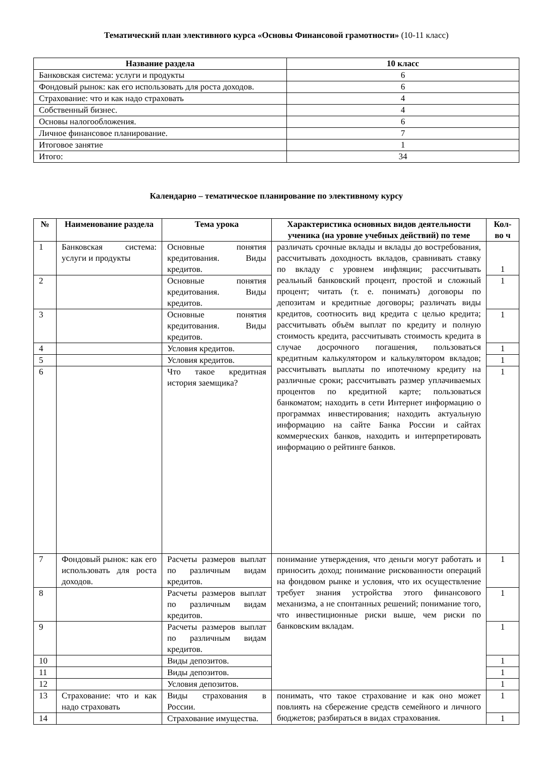Тематический план элективного курса «Основы Финансовой грамотности» (10-11 класс)
| Название раздела | 10 класс |
| --- | --- |
| Банковская система: услуги и продукты | 6 |
| Фондовый рынок: как его использовать для роста доходов. | 6 |
| Страхование: что и как надо страховать | 4 |
| Собственный бизнес. | 4 |
| Основы налогообложения. | 6 |
| Личное финансовое планирование. | 7 |
| Итоговое занятие | 1 |
| Итого: | 34 |
Календарно – тематическое планирование по элективному курсу
| № | Наименование раздела | Тема урока | Характеристика основных видов деятельности ученика (на уровне учебных действий) по теме | Кол-во ч |
| --- | --- | --- | --- | --- |
| 1 | Банковская система: услуги и продукты | Основные понятия кредитования. Виды кредитов. | различать срочные вклады и вклады до востребования, рассчитывать доходность вкладов, сравнивать ставку по вкладу с уровнем инфляции; рассчитывать реальный банковский процент, простой и сложный процент; читать (т. е. понимать) договоры по депозитам и кредитные договоры; различать виды кредитов, соотносить вид кредита с целью кредита; рассчитывать объём выплат по кредиту и полную стоимость кредита, рассчитывать стоимость кредита в случае досрочного погашения, пользоваться кредитным калькулятором и калькулятором вкладов; рассчитывать выплаты по ипотечному кредиту на различные сроки; рассчитывать размер уплачиваемых процентов по кредитной карте; пользоваться банкоматом; находить в сети Интернет информацию о программах инвестирования; находить актуальную информацию на сайте Банка России и сайтах коммерческих банков, находить и интерпретировать информацию о рейтинге банков. | 1 |
| 2 | | Основные понятия кредитования. Виды кредитов. | | 1 |
| 3 | | Основные понятия кредитования. Виды кредитов. | | 1 |
| 4 | | Условия кредитов. | | 1 |
| 5 | | Условия кредитов. | | 1 |
| 6 | | Что такое кредитная история заемщика? | | 1 |
| 7 | Фондовый рынок: как его использовать для роста доходов. | Расчеты размеров выплат по различным видам кредитов. | понимание утверждения, что деньги могут работать и приносить доход; понимание рискованности операций на фондовом рынке и условия, что их осуществление требует знания устройства этого финансового механизма, а не спонтанных решений; понимание того, что инвестиционные риски выше, чем риски по банковским вкладам. | 1 |
| 8 | | Расчеты размеров выплат по различным видам кредитов. | | 1 |
| 9 | | Расчеты размеров выплат по различным видам кредитов. | | 1 |
| 10 | | Виды депозитов. | | 1 |
| 11 | | Виды депозитов. | | 1 |
| 12 | | Условия депозитов. | | 1 |
| 13 | Страхование: что и как надо страховать | Виды страхования в России. | понимать, что такое страхование и как оно может повлиять на сбережение средств семейного и личного бюджетов; разбираться в видах страхования. | 1 |
| 14 | | Страхование имущества. | | 1 |